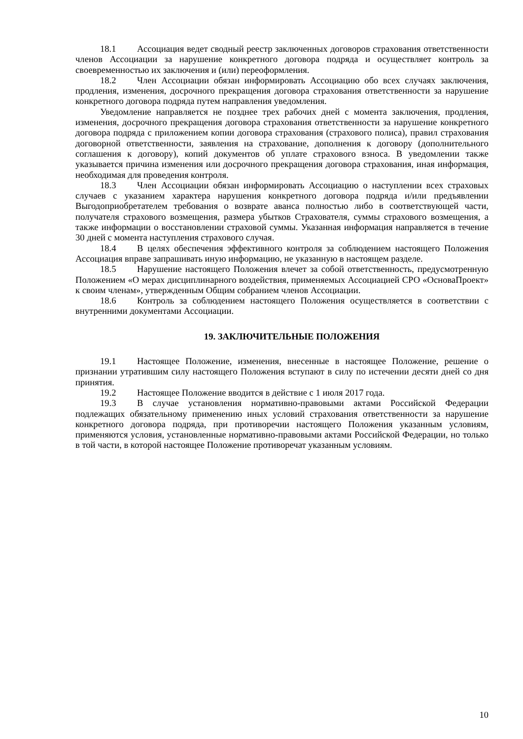18.1 Ассоциация ведет сводный реестр заключенных договоров страхования ответственности членов Ассоциации за нарушение конкретного договора подряда и осуществляет контроль за своевременностью их заключения и (или) переоформления.
18.2 Член Ассоциации обязан информировать Ассоциацию обо всех случаях заключения, продления, изменения, досрочного прекращения договора страхования ответственности за нарушение конкретного договора подряда путем направления уведомления.
Уведомление направляется не позднее трех рабочих дней с момента заключения, продления, изменения, досрочного прекращения договора страхования ответственности за нарушение конкретного договора подряда с приложением копии договора страхования (страхового полиса), правил страхования договорной ответственности, заявления на страхование, дополнения к договору (дополнительного соглашения к договору), копий документов об уплате страхового взноса. В уведомлении также указывается причина изменения или досрочного прекращения договора страхования, иная информация, необходимая для проведения контроля.
18.3 Член Ассоциации обязан информировать Ассоциацию о наступлении всех страховых случаев с указанием характера нарушения конкретного договора подряда и/или предъявлении Выгодоприобретателем требования о возврате аванса полностью либо в соответствующей части, получателя страхового возмещения, размера убытков Страхователя, суммы страхового возмещения, а также информации о восстановлении страховой суммы. Указанная информация направляется в течение 30 дней с момента наступления страхового случая.
18.4 В целях обеспечения эффективного контроля за соблюдением настоящего Положения Ассоциация вправе запрашивать иную информацию, не указанную в настоящем разделе.
18.5 Нарушение настоящего Положения влечет за собой ответственность, предусмотренную Положением «О мерах дисциплинарного воздействия, применяемых Ассоциацией СРО «ОсноваПроект» к своим членам», утвержденным Общим собранием членов Ассоциации.
18.6 Контроль за соблюдением настоящего Положения осуществляется в соответствии с внутренними документами Ассоциации.
19. ЗАКЛЮЧИТЕЛЬНЫЕ ПОЛОЖЕНИЯ
19.1 Настоящее Положение, изменения, внесенные в настоящее Положение, решение о признании утратившим силу настоящего Положения вступают в силу по истечении десяти дней со дня принятия.
19.2 Настоящее Положение вводится в действие с 1 июля 2017 года.
19.3 В случае установления нормативно-правовыми актами Российской Федерации подлежащих обязательному применению иных условий страхования ответственности за нарушение конкретного договора подряда, при противоречии настоящего Положения указанным условиям, применяются условия, установленные нормативно-правовыми актами Российской Федерации, но только в той части, в которой настоящее Положение противоречат указанным условиям.
10